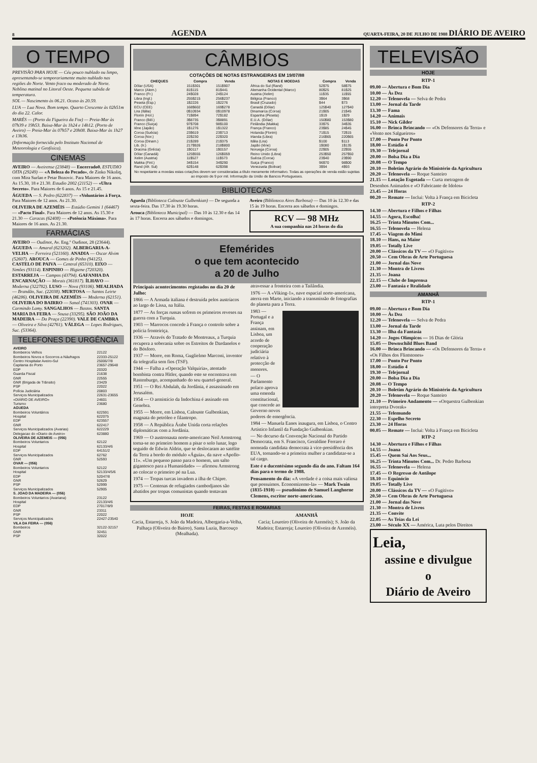8 AGENDA QUARTA-FEIRA, 20 DE JULHO DE 1988 DIÁRIO DE AVEIRO
O TEMPO
PREVISÃO PARA HOJE — Céu pouco nublado ou limpo, apresentando-se temporariamente muito nublado nas regiões do Norte. Vento fraco ou moderado de Norte. Neblina matinal no Litoral Oeste. Pequena subida de temperatura.
SOL — Nascimento às 06.21. Ocaso às 20.59.
LUA — Lua Nova. Bom tempo. Quarto Crescente às 02h51m do dia 22. Calor.
MARÉS — (Porto da Figueira da Foz) — Preia-Mar às 07h39 e 19h53. Baixa-Mar às 1h24 e 14h12. (Porto de Aveiro) — Preia-Mar às 07h57 e 20h08. Baixa-Mar às 1h27 e 13h36.
(Informação fornecida pelo Instituto Nacional de Meteorologia e Geofísica).
CINEMAS
AVEIRO — Aveirense (23848) — Encerrado0. ESTUDIO OITA (29249) — «A Beleza do Pecado», de Zinko Nikoliq, com Mira Surlan e Petar Bozovic. Para Maiores de 16 anos. As 15.30, 18 e 21.30. Estudio 2002 (21152) — «Ultra Secreto». Para Maiores de 6 anos. As 15 e 21.45.
ÁGUEDA — S. Pedro (622837) — «Voluntários à Força. Para Maiores de 12 anos. As 21.30.
OLIVEIRA DE AZEMÉIS — Estúdio Gemini 1 (64467) — «Pacto Final». Para Maiores de 12 anos. As 15.30 e 21.30 — Caracas (62408) — «Potência Máxima». Para Maiores de 16 anos. As 21.30.
FARMÁCIAS
AVEIRO — Oudinot, Av. Eng.º Oudinot, 28 (23644). ÁGUEDA — Amaral (623202). ALBERGARIA-A-VELHA — Ferreira (521160). ANADIA — Oscar Alvim (52607). AROUCA — Gomes de Pinho (94125). CASTELO DE PAIVA — Central (65310). EIXO — Simões (93114). ESPINHO — Higiene (720320). ESTARREJA — Campos (43794). GAFANHA DA ENCARNAÇÃO — Morais (361817). ÍLHAVO — Moderna (322782). LUSO — Nova (93106). MEALHADA — Brandão, Suc. (22038). MURTOSA — Santos Leirte (46286). OLIVEIRA DE AZEMÉIS — Moderna (62151). OLIVEIRA DO BAIRRO — Sanal (741303). OVAR — Carmindo Lamy. SANGALHOS — Bastos. SANTA MARIA DA FEIRA — Sousa (33295). SÃO JOÃO DA MADEIRA — Da Praça (22390). VALE DE CAMBRA — Oliveira e Silva (42761). VÁLEGA — Lopes Rodrigues, Suc. (53364).
TELEFONES DE URGÊNCIA
| AVEIRO | |
| --- | --- |
| Bombeiros Velhos | 22122 |
| Bombeiros Novos e Socorros a Náufragos | 22333-25122 |
| Centro Hospitalar Aveiro-Sul | 25006/7/8 |
| Capitania do Porto | 23657-29648 |
| EDP | 20320 |
| Guarda Fiscal | 21638 |
| GNR | 22555 |
| GNR (Brigada de Trânsito) | 23429 |
| PSP | 22022 |
| Polícia Judiciária | 20803 |
| Serviços Municipalizados | 22631-23655 |
| «DIÁRIO DE AVEIRO» | 24601 |
| Turismo | 23680 |
| AGUEDA | |
| Bombeiros Voluntários | 622591 |
| Hospital | 622075 |
| EDP | 623557 |
| GNR | 622417 |
| Serviços Municipalizados (Avarias) | 622229 |
| Delegacao do «Diario de Aveiro» | 623880 |
| OLIVEIRA DE AZEMEIS — (056) | |
| Bombeiros Voluntarios | 62122 |
| Hospital | 62133/4/6 |
| EDP | 64151/2 |
| Serviços Municipalizados | 62762 |
| GNR | 52593 |
| OVAR — (056) | |
| Bombeiros Voluntarios | 52122 |
| Hospital | 52133/4/5/6 |
| EDP | 52047/8 |
| GNR | 52629 |
| PSP | 52999 |
| Serviços Municipalizados | 52905 |
| S. JOAO DA MADEIRA — (056) | |
| Bombeiros Voluntarios (Avariana) | 23122 |
| Hospital | 22133/4/6 |
| EDP | 27017/8/9 |
| GNR | 23311 |
| PSP | 22022 |
| Serviços Municipalizados | 22427-23540 |
| VILA DA FEIRA — (056) | |
| Bombeiros | 32122-32157 |
| GNR | 32451 |
| PSP | 32022 |
CÂMBIOS
COTAÇÕES DE NOTAS ESTRANGEIRAS EM 19/07/88
| CHEQUES | Compra | Venda |
| --- | --- | --- |
| Dólar (USA) | 151$301 | 151$907 |
| Marco (Alem.) | 81$115 | 81$441 |
| Franco (Fr.) | 24$028 | 24$124 |
| Libra (Ingl.) | 255$215 | 256$237 |
| Peseta (Esp.) | 1$2226 | 1$2276 |
| ECU (CEE) | 168$602 | 169$278 |
| Lira (Itália) | 0$10934 | 0$10978 |
| Florim (Hol.) | 71$894 | 72$182 |
| Franco (Bél.) | 3$8735 | 3$8891 |
| Franco (Suiça) | 97$708 | 98$100 |
| Iéne (Japão) | 1$1276 | 1$1322 |
| Coroa (Suécia) | 23$619 | 23$713 |
| Coroa (Nor.) | 22$230 | 22$320 |
| Coroa (Dinam.) | 21$289 | 21$375 |
| Lib. (Ir.) | 217$926 | 218$800 |
| Dracma (Grécia) | 1$0117 | 1$0157 |
| Dólar (Canadá) | 125$555 | 126$059 |
| Xelim (Austria) | 11$527 | 11$573 |
| Makka (Finl.) | 34$154 | 34$290 |
| Rand (Afr. Sul) | 62$148 | 62$398 |
| NOTAS E MOEDAS | Compra | Venda |
| --- | --- | --- |
| África do Sul (Rand) | 52$75 | 58$75 |
| Alemanha Ocidental (Marco) | 80$25 | 81$25 |
| Austria (Xelim) | 11$35 | 11$55 |
| Bélgica (Franco) | 3$64 | 3$68 |
| Brasil (Cruzado) | $44 | $73 |
| Canadá (Dólar) | 125$40 | 127$40 |
| Dinamarca (Coroa) | 21$05 | 21$45 |
| Espanha (Peseta) | 1$19 | 1$29 |
| E.U.A. (Dólar) | 150$80 | 153$80 |
| Finlândia (Makka) | 33$75 | 34$35 |
| França (Franco) | 23$85 | 24$45 |
| Holanda (Florim) | 71$15 | 72$15 |
| Irlanda (Libra) | 216$65 | 220$65 |
| Itália (Lira) | $100 | $113 |
| Japão (Iéne) | 1$080 | 1$135 |
| Noruega (Coroa) | 22$05 | 22$55 |
| Reino Unido (Libra) | 253$50 | 257$50 |
| Suécia (Coroa) | 23$40 | 23$90 |
| Suiça (Franco) | 96$70 | 98$00 |
| Venezuela (Bolivar) | 3$94 | 4$93 |
No respeitante a moedas estas cotações devem ser consideradas a título meramente informativo. Todas as operações de venda estão sujeitas ao imposto de 9 por mil. Informação da União de Bancos Portugueses.
BIBLIOTECAS
Agueda (Biblioteca Calouste Gulbenkian) — De segunda a sexta-feira. Das 17.30 às 19.30 horas.
Arouca (Biblioteca Municipal) — Das 10 às 12.30 e das 14 às 17 horas. Encerra aos sábados e domingos.
Aveiro (Biblioteca Aires Barbosa) — Das 10 às 12.30 e das 15 às 19 horas. Encerra aos sábados e domingos.
RCV — 98 MHz
A sua companhia nas 24 horas do dia
Efemérides
o que tem acontecido
a 20 de Julho
Principais acontecimentos registados no dia 20 de Julho:
1866 — A Armada italiana é destruída pelos austríacos ao largo de Lissa, na Itália.
1877 — As forças russas sofrem os primeiros reveses na guerra com a Turquia.
1903 — Marrocos concede à França o controlo sobre a polícia fronteiriça.
1936 — Através do Tratado de Montreaux, a Turquia recupera a soberania sobre os Estreitos de Dardanelos e do Bósforo.
1937 — Morre, em Roma, Guglielmo Marconi, inventor da telegrafia sem fios (TSF).
1944 — Falha a «Operação Valquíria», atentado bombista contra Hitler, quando este se encontrava em Rastenburgo, acompanhado do seu quartel-general.
1951 — O Rei Abdulah, da Jordânia, é assassinado em Jerusalém.
1954 — O armistício da Indochina é assinado em Genebra.
1955 — Morre, em Lisboa, Calouste Gulbenkian, magnata do petróleo e filantropo.
1958 — A República Árabe Unida corta relações diplomáticas com a Jordânia.
1969 — O austronauta norte-americano Neil Armstrong torna-se no primeiro homem a pisar o solo lunar, logo seguido de Edwin Aldrin, que se deslocaram ao satélite da Terra a bordo do módulo «Águia», da nave «Apollo-11». «Um pequeno passo para o homem, um salto gigantesco para a Humanidade» — afirmou Armstrong ao colocar o primeiro pé na Lua.
1974 — Tropas turcas invadem a ilha de Chipre.
1975 — Centenas de refugiados cambodjanos são abatidos por tropas comunistas quando tentavam atravessar a fronteira com a Tailândia.
1976 — A «Viking-1», nave espacial norte-americana, aterra em Marte, iniciando a transmissão de fotografias do planeta para a Terra.
1983 — Portugal e a França assinam, em Lisboa, um acordo de cooperação judiciária relativo à protecção de menores.
— O Parlamento polaco aprova uma emenda constitucional, que concede ao Governo novos poderes de emergência.
1984 — Manuela Eanes inaugura, em Lisboa, o Centro Artístico Infantil da Fundação Gulbenkian.
— No decurso da Convenção Nacional do Partido Democrata, em S. Francisco, Geraldine Ferraro é nomeada candidata democrata à vice-presidência dos EUA, tornando-se a primeira mulher a candidatar-se a tal cargo.
Este é o ducentésimo segundo dia do ano. Faltam 164 dias para o termo de 1988.
Pensamento do dia: «A verdade é a coisa mais valiosa que possuimos. Economizemo-la» — Mark Twain (1835-1910) — pseudónimo de Samuel Langhorne Clemens, escritor norte-americano.
FEIRAS, FESTAS E ROMARIAS
HOJE
Cacia, Estarreja, S. João da Madeira, Albergaria-a-Velha, Palhaça (Oliveira do Bairro), Santa Luzia, Barcouço (Mealhada).
AMANHÃ
Cacia; Loureiro (Oliveira de Azeméis); S. João da Madeira; Estarreja; Loureiro (Oliveira de Azeméis).
TELEVISÃO
HOJE
RTP-1
09.00 — Abertura e Bom Dia
10.00 — Às Dez
12.20 — Telenovela — Selva de Pedra
13.00 — Jornal da Tarde
13.30 — Fama
14.20 — Animais
15.10 — Nick Gilder
16.00 — Brinca Brincando — «Os Defensores da Terra» e «Vento nos Salgueiros»
17.00 — Ponto Por Ponto
18.00 — Estúdio 4
19.30 — Telejornal
20.00 — Bolsa Dia a Dia
20.08 — O Tempo
20.10 — Boletim Agrário do Ministério da Agricultura
20.20 — Telenovela — Roque Santeiro
21.15 — Lotação Esgotada — Curta metragem de Desenhos Animados e «O Fabricante de Idolos»
23.45 — 24 Horas
00.20 — Remate — Inclui: Volta à França em Bicicleta
RTP-2
14.30 — Abertura e Filhos e Filhas
14.55 — Agora, Escolha!
16.25 — Trinta Minutos Com...
16.55 — Telenovela — Helena
17.45 — Viagem do Mimi
18.10 — Hans, na Maior
19.05 — Totally Live
20.00 — Clássicos da TV — «O Fugitivo»
20.50 — Cem Obras de Arte Portuguesa
21.00 — Jornal das Nove
21.30 — Montra de Livros
21.35 — Joana
22.15 — Clube de Imprensa
23.00 — Fantasia e Realidade
AMANHÃ
RTP-1
09.00 — Abertura e Bom Dia
10.00 — Às Dez
12.20 — Telenovela — Selva de Pedra
13.00 — Jornal da Tarde
13.30 — Ilha da Fantasia
14.20 — Jogos Olímpicos — 16 Dias de Glória
15.05 — Downschild Blues Band
16.00 — Brinca Brincando — «Os Defensores da Terra» e «Os Filhos dos Flintstones»
17.00 — Ponto Por Ponto
18.00 — Estúdio 4
19.30 — Telejornal
20.00 — Bolsa Dia a Dia
20.08 — O Tempo
20.10 — Boletim Agrário do Ministério da Agricultura
20.20 — Telenovela — Roque Santeiro
21.10 — Primeiro Andamento — «Orquestra Gulbenkian interpreta Dvorak»
21.55 — Telemundo
22.30 — Espelho Secreto
23.30 — 24 Horas
00.05 — Remate — Inclui: Volta à França em Bicicleta
RTP-2
14.30 — Abertura e Filhos e Filhas
14.55 — Joana
15.45 — Quem Sai Aos Seus...
16.25 — Trinta Minutos Com... Dr. Pedro Barbosa
16.55 — Telenovela — Helena
17.45 — O Regresso de Antílope
18.10 — Equinócio
19.05 — Totally Live
20.00 — Clássicos da TV — «O Fugitivo»
20.50 — Cem Obras de Arte Portuguesa
21.00 — Jornal das Nove
21.30 — Montra de Livros
21.35 — Convite
22.05 — As Teias da Lei
23.00 — Século XX — América, Luta pelos Direitos
Leia,
assine e divulgue
o
Diário de Aveiro